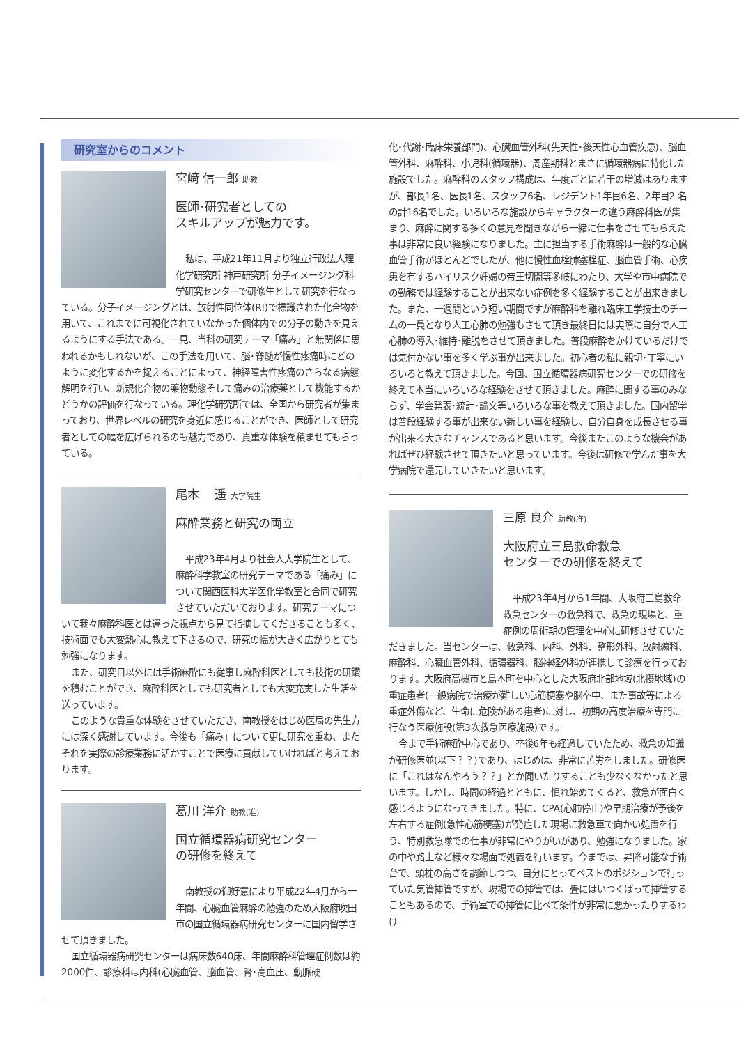研究室からのコメント
宮﨑 信一郎 助教
医師･研究者としての
スキルアップが魅力です。
私は、平成21年11月より独立行政法人理化学研究所 神戸研究所 分子イメージング科学研究センターで研修生として研究を行なっている。分子イメージングとは、放射性同位体(RI)で標識された化合物を用いて、これまでに可視化されていなかった個体内での分子の動きを見えるようにする手法である。一見、当科の研究テーマ「痛み」と無関係に思われるかもしれないが、この手法を用いて、脳･脊髄が慢性疼痛時にどのように変化するかを捉えることによって、神経障害性疼痛のさらなる病態解明を行い、新規化合物の薬物動態そして痛みの治療薬として機能するかどうかの評価を行なっている。理化学研究所では、全国から研究者が集まっており、世界レベルの研究を身近に感じることができ、医師として研究者としての幅を広げられるのも魅力であり、貴重な体験を積ませてもらっている。
尾本　 遥 大学院生
麻酔業務と研究の両立
平成23年4月より社会人大学院生として、麻酔科学教室の研究テーマである「痛み」について関西医科大学医化学教室と合同で研究させていただいております。研究テーマについて我々麻酔科医とは違った視点から見て指摘してくださることも多く、技術面でも大変熱心に教えて下さるので、研究の幅が大きく広がりとても勉強になります。
また、研究日以外には手術麻酔にも従事し麻酔科医としても技術の研鑽を積むことができ、麻酔科医としても研究者としても大変充実した生活を送っています。
このような貴重な体験をさせていただき、南教授をはじめ医局の先生方には深く感謝しています。今後も「痛み」について更に研究を重ね、またそれを実際の診療業務に活かすことで医療に貢献していければと考えております。
葛川 洋介 助教(准)
国立循環器病研究センター
の研修を終えて
南教授の御好意により平成22年4月から一年間、心臓血管麻酔の勉強のため大阪府吹田市の国立循環器病研究センターに国内留学させて頂きました。
国立循環器病研究センターは病床数640床、年間麻酔科管理症例数は約2000件、診療科は内科(心臓血管、脳血管、腎･高血圧、動脈硬
化･代謝･臨床栄養部門)、心臓血管外科(先天性･後天性心血管疾患)、脳血管外科、麻酔科、小児科(循環器)、周産期科とまさに循環器病に特化した施設でした。麻酔科のスタッフ構成は、年度ごとに若干の増減はありますが、部長1名、医長1名、スタッフ6名、レジデント1年目6名、2年目2 名の計16名でした。いろいろな施設からキャラクターの違う麻酔科医が集まり、麻酔に関する多くの意見を聞きながら一緒に仕事をさせてもらえた事は非常に良い経験になりました。主に担当する手術麻酔は一般的な心臓血管手術がほとんどでしたが、他に慢性血栓肺塞栓症、脳血管手術、心疾患を有するハイリスク妊婦の帝王切開等多岐にわたり、大学や市中病院での勤務では経験することが出来ない症例を多く経験することが出来きました。また、一週間という短い期間ですが麻酔科を離れ臨床工学技士のチームの一員となり人工心肺の勉強もさせて頂き最終日には実際に自分で人工心肺の導入･維持･離脱をさせて頂きました。普段麻酔をかけているだけでは気付かない事を多く学ぶ事が出来ました。初心者の私に親切･丁寧にいろいろと教えて頂きました。今回、国立循環器病研究センターでの研修を終えて本当にいろいろな経験をさせて頂きました。麻酔に関する事のみならず、学会発表･統計･論文等いろいろな事を教えて頂きました。国内留学は普段経験する事が出来ない新しい事を経験し、自分自身を成長させる事が出来る大きなチャンスであると思います。今後またこのような機会があればぜひ経験させて頂きたいと思っています。今後は研修で学んだ事を大学病院で還元していきたいと思います。
三原 良介 助教(准)
大阪府立三島救命救急
センターでの研修を終えて
平成23年4月から1年間、大阪府三島救命救急センターの救急科で、救急の現場と、重症例の周術期の管理を中心に研修させていただきました。当センターは、救急科、内科、外科、整形外科、放射線科、麻酔科、心臓血管外科、循環器科、脳神経外科が連携して診療を行っております。大阪府高槻市と島本町を中心とした大阪府北部地域(北摂地域)の重症患者(一般病院で治療が難しい心筋梗塞や脳卒中、また事故等による重症外傷など、生命に危険がある患者)に対し、初期の高度治療を専門に行なう医療施設(第3次救急医療施設)です。
今まで手術麻酔中心であり、卒後6年も経過していたため、救急の知識が研修医並(以下？？)であり、はじめは、非常に苦労をしました。研修医に「これはなんやろう？？」とか聞いたりすることも少なくなかったと思います。しかし、時間の経過とともに、慣れ始めてくると、救急が面白く感じるようになってきました。特に、CPA(心肺停止)や早期治療が予後を左右する症例(急性心筋梗塞)が発症した現場に救急車で向かい処置を行う、特別救急隊での仕事が非常にやりがいがあり、勉強になりました。家の中や路上など様々な場面で処置を行います。今までは、昇降可能な手術台で、頭枕の高さを調節しつつ、自分にとってベストのポジションで行っていた気管挿管ですが、現場での挿管では、畳にはいつくばって挿管することもあるので、手術室での挿管に比べて条件が非常に悪かったりするわけ